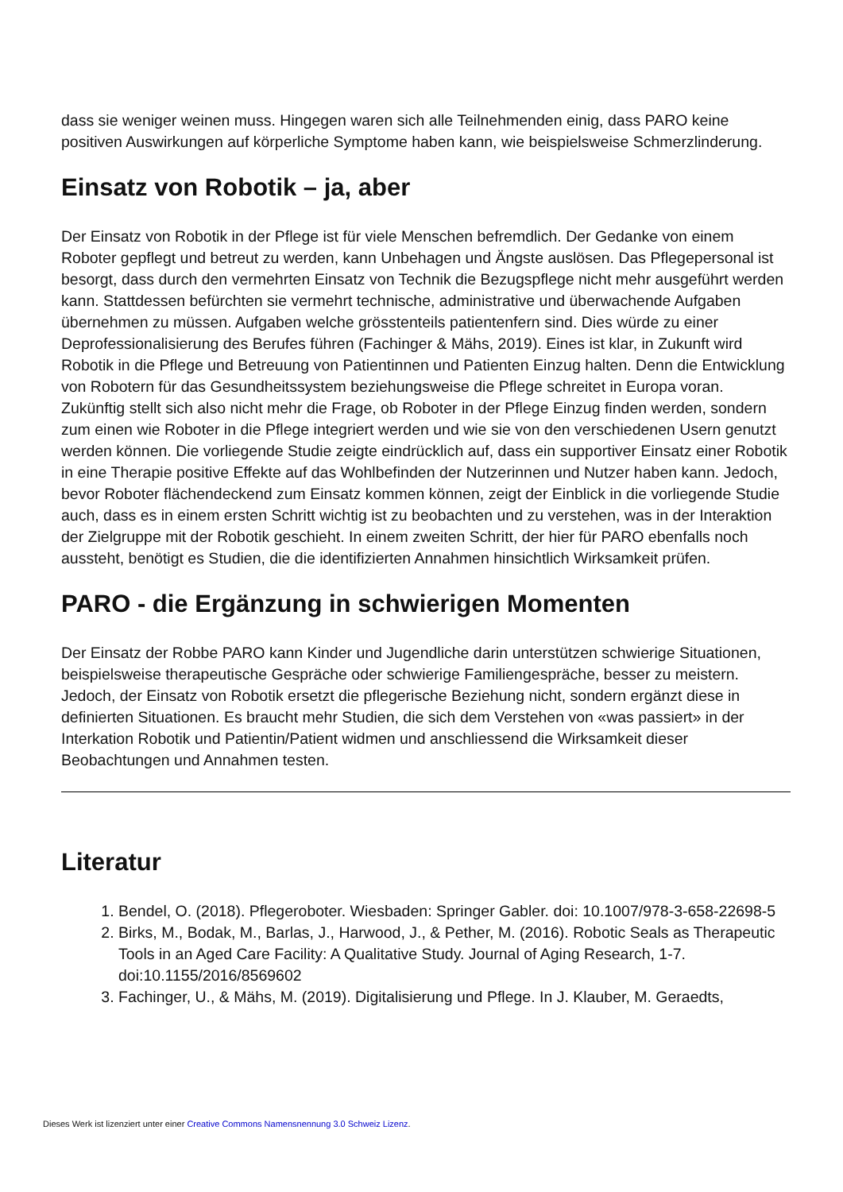dass sie weniger weinen muss. Hingegen waren sich alle Teilnehmenden einig, dass PARO keine positiven Auswirkungen auf körperliche Symptome haben kann, wie beispielsweise Schmerzlinderung.
Einsatz von Robotik – ja, aber
Der Einsatz von Robotik in der Pflege ist für viele Menschen befremdlich. Der Gedanke von einem Roboter gepflegt und betreut zu werden, kann Unbehagen und Ängste auslösen. Das Pflegepersonal ist besorgt, dass durch den vermehrten Einsatz von Technik die Bezugspflege nicht mehr ausgeführt werden kann. Stattdessen befürchten sie vermehrt technische, administrative und überwachende Aufgaben übernehmen zu müssen. Aufgaben welche grösstenteils patientenfern sind. Dies würde zu einer Deprofessionalisierung des Berufes führen (Fachinger & Mähs, 2019). Eines ist klar, in Zukunft wird Robotik in die Pflege und Betreuung von Patientinnen und Patienten Einzug halten. Denn die Entwicklung von Robotern für das Gesundheitssystem beziehungsweise die Pflege schreitet in Europa voran. Zukünftig stellt sich also nicht mehr die Frage, ob Roboter in der Pflege Einzug finden werden, sondern zum einen wie Roboter in die Pflege integriert werden und wie sie von den verschiedenen Usern genutzt werden können. Die vorliegende Studie zeigte eindrücklich auf, dass ein supportiver Einsatz einer Robotik in eine Therapie positive Effekte auf das Wohlbefinden der Nutzerinnen und Nutzer haben kann. Jedoch, bevor Roboter flächendeckend zum Einsatz kommen können, zeigt der Einblick in die vorliegende Studie auch, dass es in einem ersten Schritt wichtig ist zu beobachten und zu verstehen, was in der Interaktion der Zielgruppe mit der Robotik geschieht. In einem zweiten Schritt, der hier für PARO ebenfalls noch aussteht, benötigt es Studien, die die identifizierten Annahmen hinsichtlich Wirksamkeit prüfen.
PARO - die Ergänzung in schwierigen Momenten
Der Einsatz der Robbe PARO kann Kinder und Jugendliche darin unterstützen schwierige Situationen, beispielsweise therapeutische Gespräche oder schwierige Familiengespräche, besser zu meistern. Jedoch, der Einsatz von Robotik ersetzt die pflegerische Beziehung nicht, sondern ergänzt diese in definierten Situationen. Es braucht mehr Studien, die sich dem Verstehen von «was passiert» in der Interkation Robotik und Patientin/Patient widmen und anschliessend die Wirksamkeit dieser Beobachtungen und Annahmen testen.
Literatur
1. Bendel, O. (2018). Pflegeroboter. Wiesbaden: Springer Gabler. doi: 10.1007/978-3-658-22698-5
2. Birks, M., Bodak, M., Barlas, J., Harwood, J., & Pether, M. (2016). Robotic Seals as Therapeutic Tools in an Aged Care Facility: A Qualitative Study. Journal of Aging Research, 1-7. doi:10.1155/2016/8569602
3. Fachinger, U., & Mähs, M. (2019). Digitalisierung und Pflege. In J. Klauber, M. Geraedts,
Dieses Werk ist lizenziert unter einer Creative Commons Namensnennung 3.0 Schweiz Lizenz.